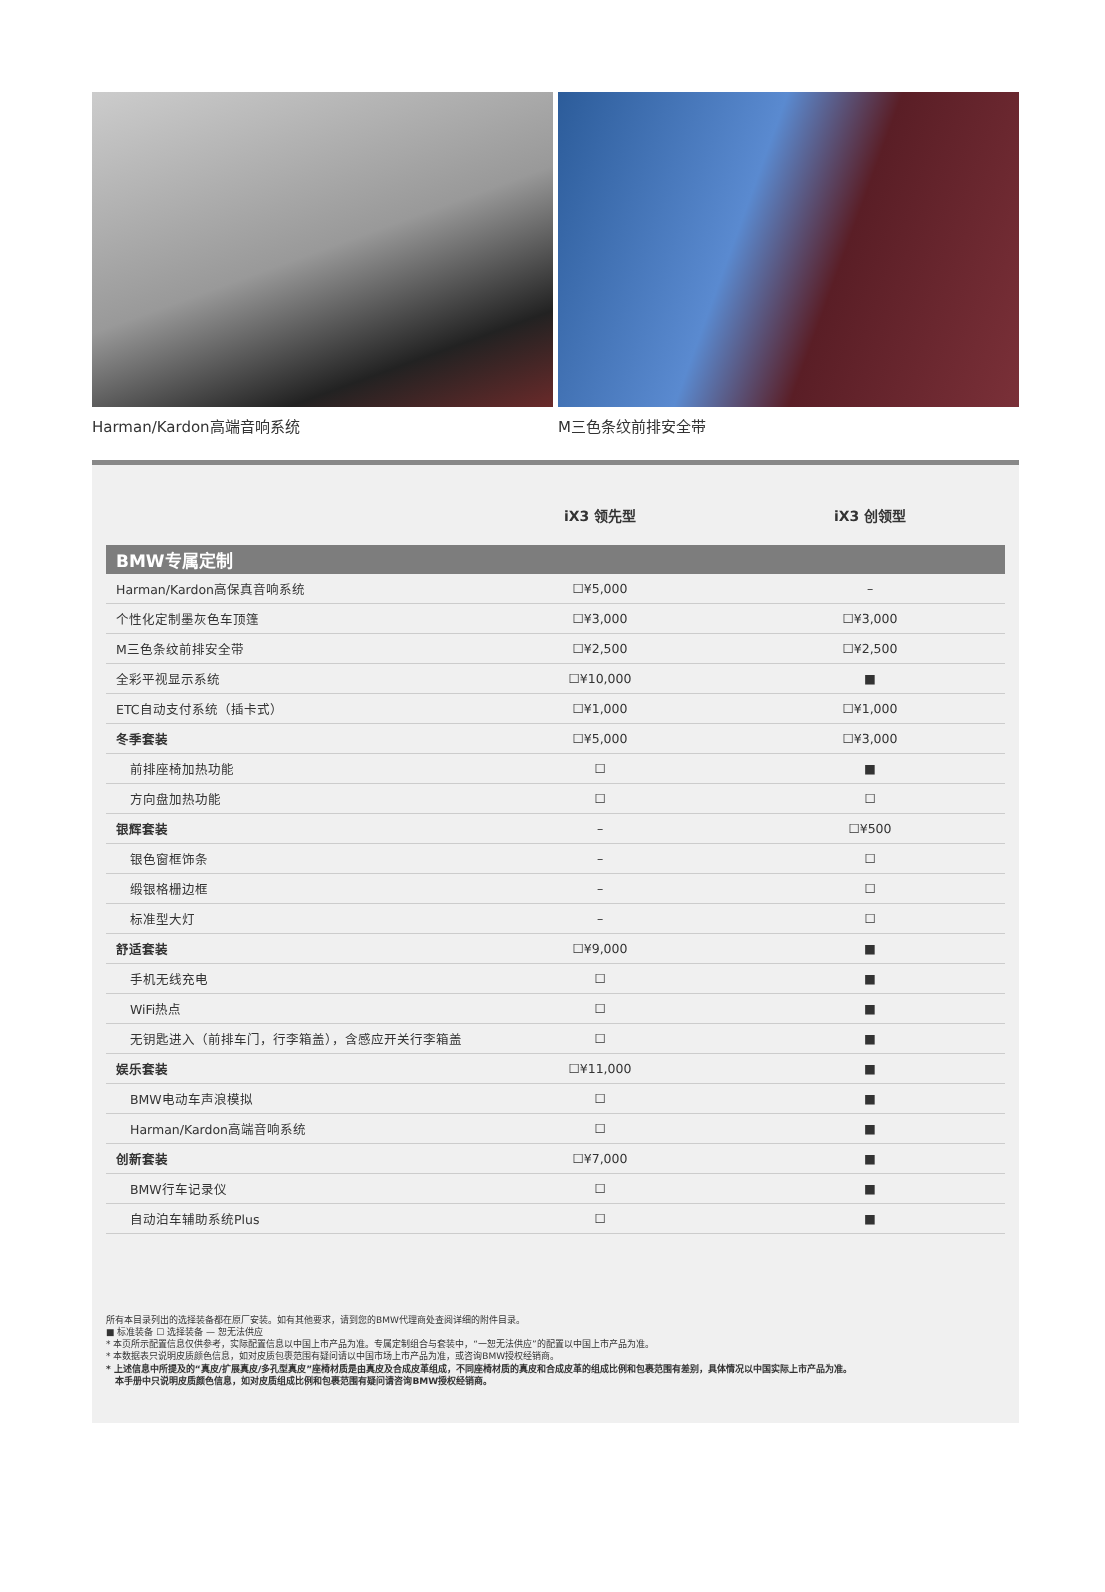Harman/Kardon高端音响系统 M三色条纹前排安全带
| | iX3 领先型 | iX3 创领型 |
| --- | --- | --- |
| BMW专属定制 | | |
| Harman/Kardon高保真音响系统 | ☐¥5,000 | – |
| 个性化定制墨灰色车顶篷 | ☐¥3,000 | ☐¥3,000 |
| M三色条纹前排安全带 | ☐¥2,500 | ☐¥2,500 |
| 全彩平视显示系统 | ☐¥10,000 | ■ |
| ETC自动支付系统（插卡式） | ☐¥1,000 | ☐¥1,000 |
| 冬季套装 | ☐¥5,000 | ☐¥3,000 |
| 前排座椅加热功能 | ☐ | ■ |
| 方向盘加热功能 | ☐ | ☐ |
| 银辉套装 | – | ☐¥500 |
| 银色窗框饰条 | – | ☐ |
| 缎银格栅边框 | – | ☐ |
| 标准型大灯 | – | ☐ |
| 舒适套装 | ☐¥9,000 | ■ |
| 手机无线充电 | ☐ | ■ |
| WiFi热点 | ☐ | ■ |
| 无钥匙进入（前排车门，行李箱盖），含感应开关行李箱盖 | ☐ | ■ |
| 娱乐套装 | ☐¥11,000 | ■ |
| BMW电动车声浪模拟 | ☐ | ■ |
| Harman/Kardon高端音响系统 | ☐ | ■ |
| 创新套装 | ☐¥7,000 | ■ |
| BMW行车记录仪 | ☐ | ■ |
| 自动泊车辅助系统Plus | ☐ | ■ |
所有本目录列出的选择装备都在原厂安装。如有其他要求，请到您的BMW代理商处查阅详细的附件目录。
■ 标准装备 ☐ 选择装备 — 恕无法供应
* 本页所示配置信息仅供参考，实际配置信息以中国上市产品为准。专属定制组合与套装中，“一恕无法供应”的配置以中国上市产品为准。
* 本数据表只说明皮质颜色信息，如对皮质包裹范围有疑问请以中国市场上市产品为准，或咨询BMW授权经销商。
* 上述信息中所提及的“真皮/扩展真皮/多孔型真皮”座椅材质是由真皮及合成皮革组成，不同座椅材质的真皮和合成皮革的组成比例和包裹范围有差别，具体情况以中国实际上市产品为准。
本手册中只说明皮质颜色信息，如对皮质组成比例和包裹范围有疑问请咨询BMW授权经销商。